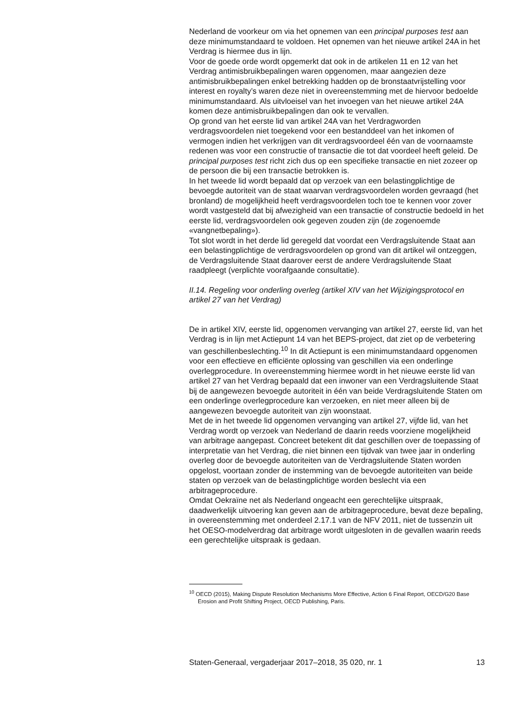Nederland de voorkeur om via het opnemen van een principal purposes test aan deze minimumstandaard te voldoen. Het opnemen van het nieuwe artikel 24A in het Verdrag is hiermee dus in lijn.
Voor de goede orde wordt opgemerkt dat ook in de artikelen 11 en 12 van het Verdrag antimisbruikbepalingen waren opgenomen, maar aangezien deze antimisbruikbepalingen enkel betrekking hadden op de bronstaatvrijstelling voor interest en royalty’s waren deze niet in overeenstemming met de hiervoor bedoelde minimumstandaard. Als uitvloeisel van het invoegen van het nieuwe artikel 24A komen deze antimisbruikbepalingen dan ook te vervallen.
Op grond van het eerste lid van artikel 24A van het Verdragworden verdragsvoordelen niet toegekend voor een bestanddeel van het inkomen of vermogen indien het verkrijgen van dit verdragsvoordeel één van de voornaamste redenen was voor een constructie of transactie die tot dat voordeel heeft geleid. De principal purposes test richt zich dus op een specifieke transactie en niet zozeer op de persoon die bij een transactie betrokken is.
In het tweede lid wordt bepaald dat op verzoek van een belastingplichtige de bevoegde autoriteit van de staat waarvan verdragsvoordelen worden gevraagd (het bronland) de mogelijkheid heeft verdragsvoordelen toch toe te kennen voor zover wordt vastgesteld dat bij afwezigheid van een transactie of constructie bedoeld in het eerste lid, verdragsvoordelen ook gegeven zouden zijn (de zogenoemde «vangnetbepaling»).
Tot slot wordt in het derde lid geregeld dat voordat een Verdragsluitende Staat aan een belastingplichtige de verdragsvoordelen op grond van dit artikel wil ontzeggen, de Verdragsluitende Staat daarover eerst de andere Verdragsluitende Staat raadpleegt (verplichte voorafgaande consultatie).
II.14. Regeling voor onderling overleg (artikel XIV van het Wijzigingsprotocol en artikel 27 van het Verdrag)
De in artikel XIV, eerste lid, opgenomen vervanging van artikel 27, eerste lid, van het Verdrag is in lijn met Actiepunt 14 van het BEPS-project, dat ziet op de verbetering van geschillenbeslechting.<sup>10</sup> In dit Actiepunt is een minimumstandaard opgenomen voor een effectieve en efficiënte oplossing van geschillen via een onderlinge overlegprocedure. In overeenstemming hiermee wordt in het nieuwe eerste lid van artikel 27 van het Verdrag bepaald dat een inwoner van een Verdragsluitende Staat bij de aangewezen bevoegde autoriteit in één van beide Verdragsluitende Staten om een onderlinge overlegprocedure kan verzoeken, en niet meer alleen bij de aangewezen bevoegde autoriteit van zijn woonstaat.
Met de in het tweede lid opgenomen vervanging van artikel 27, vijfde lid, van het Verdrag wordt op verzoek van Nederland de daarin reeds voorziene mogelijkheid van arbitrage aangepast. Concreet betekent dit dat geschillen over de toepassing of interpretatie van het Verdrag, die niet binnen een tijdvak van twee jaar in onderling overleg door de bevoegde autoriteiten van de Verdragsluitende Staten worden opgelost, voortaan zonder de instemming van de bevoegde autoriteiten van beide staten op verzoek van de belastingplichtige worden beslecht via een arbitrageprocedure.
Omdat Oekraïne net als Nederland ongeacht een gerechtelijke uitspraak, daadwerkelijk uitvoering kan geven aan de arbitrageprocedure, bevat deze bepaling, in overeenstemming met onderdeel 2.17.1 van de NFV 2011, niet de tussenzin uit het OESO-modelverdrag dat arbitrage wordt uitgesloten in de gevallen waarin reeds een gerechtelijke uitspraak is gedaan.
<sup>10</sup> OECD (2015), Making Dispute Resolution Mechanisms More Effective, Action 6 Final Report, OECD/G20 Base Erosion and Profit Shifting Project, OECD Publishing, Paris.
Staten-Generaal, vergaderjaar 2017–2018, 35 020, nr. 1 13